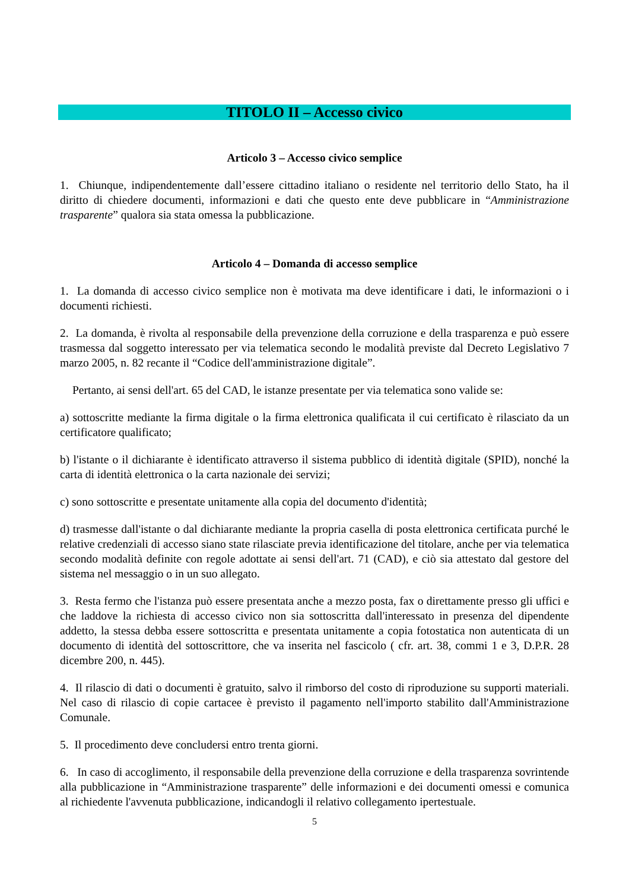TITOLO II – Accesso civico
Articolo 3 – Accesso civico semplice
1. Chiunque, indipendentemente dall’essere cittadino italiano o residente nel territorio dello Stato, ha il diritto di chiedere documenti, informazioni e dati che questo ente deve pubblicare in “Amministrazione trasparente” qualora sia stata omessa la pubblicazione.
Articolo 4 – Domanda di accesso semplice
1. La domanda di accesso civico semplice non è motivata ma deve identificare i dati, le informazioni o i documenti richiesti.
2. La domanda, è rivolta al responsabile della prevenzione della corruzione e della trasparenza e può essere trasmessa dal soggetto interessato per via telematica secondo le modalità previste dal Decreto Legislativo 7 marzo 2005, n. 82 recante il “Codice dell'amministrazione digitale”.
Pertanto, ai sensi dell'art. 65 del CAD, le istanze presentate per via telematica sono valide se:
a) sottoscritte mediante la firma digitale o la firma elettronica qualificata il cui certificato è rilasciato da un certificatore qualificato;
b) l'istante o il dichiarante è identificato attraverso il sistema pubblico di identità digitale (SPID), nonché la carta di identità elettronica o la carta nazionale dei servizi;
c) sono sottoscritte e presentate unitamente alla copia del documento d'identità;
d) trasmesse dall'istante o dal dichiarante mediante la propria casella di posta elettronica certificata purché le relative credenziali di accesso siano state rilasciate previa identificazione del titolare, anche per via telematica secondo modalità definite con regole adottate ai sensi dell'art. 71 (CAD), e ciò sia attestato dal gestore del sistema nel messaggio o in un suo allegato.
3. Resta fermo che l'istanza può essere presentata anche a mezzo posta, fax o direttamente presso gli uffici e che laddove la richiesta di accesso civico non sia sottoscritta dall'interessato in presenza del dipendente addetto, la stessa debba essere sottoscritta e presentata unitamente a copia fotostatica non autenticata di un documento di identità del sottoscrittore, che va inserita nel fascicolo ( cfr. art. 38, commi 1 e 3, D.P.R. 28 dicembre 200, n. 445).
4. Il rilascio di dati o documenti è gratuito, salvo il rimborso del costo di riproduzione su supporti materiali. Nel caso di rilascio di copie cartacee è previsto il pagamento nell'importo stabilito dall'Amministrazione Comunale.
5. Il procedimento deve concludersi entro trenta giorni.
6. In caso di accoglimento, il responsabile della prevenzione della corruzione e della trasparenza sovrintende alla pubblicazione in “Amministrazione trasparente” delle informazioni e dei documenti omessi e comunica al richiedente l'avvenuta pubblicazione, indicandogli il relativo collegamento ipertestuale.
5